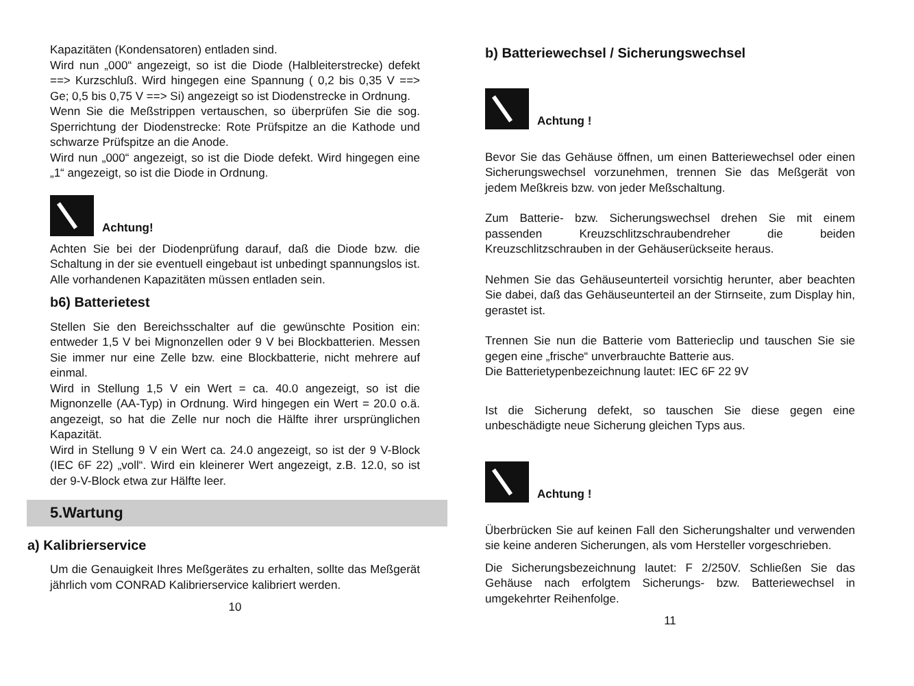Kapazitäten (Kondensatoren) entladen sind.
Wird nun „000“ angezeigt, so ist die Diode (Halbleiterstrecke) defekt ==> Kurzschluß. Wird hingegen eine Spannung ( 0,2 bis 0,35 V ==> Ge; 0,5 bis 0,75 V ==> Si) angezeigt so ist Diodenstrecke in Ordnung.
Wenn Sie die Meßstrippen vertauschen, so überprüfen Sie die sog. Sperrichtung der Diodenstrecke: Rote Prüfspitze an die Kathode und schwarze Prüfspitze an die Anode.
Wird nun „000“ angezeigt, so ist die Diode defekt. Wird hingegen eine „1“ angezeigt, so ist die Diode in Ordnung.
Achtung!
Achten Sie bei der Diodenprüfung darauf, daß die Diode bzw. die Schaltung in der sie eventuell eingebaut ist unbedingt spannungslos ist. Alle vorhandenen Kapazitäten müssen entladen sein.
b6) Batterietest
Stellen Sie den Bereichsschalter auf die gewünschte Position ein: entweder 1,5 V bei Mignonzellen oder 9 V bei Blockbatterien. Messen Sie immer nur eine Zelle bzw. eine Blockbatterie, nicht mehrere auf einmal.
Wird in Stellung 1,5 V ein Wert = ca. 40.0 angezeigt, so ist die Mignonzelle (AA-Typ) in Ordnung. Wird hingegen ein Wert = 20.0 o.ä. angezeigt, so hat die Zelle nur noch die Hälfte ihrer ursprünglichen Kapazität.
Wird in Stellung 9 V ein Wert ca. 24.0 angezeigt, so ist der 9 V-Block (IEC 6F 22) „voll“. Wird ein kleinerer Wert angezeigt, z.B. 12.0, so ist der 9-V-Block etwa zur Hälfte leer.
5.Wartung
a) Kalibrierservice
Um die Genauigkeit Ihres Meßgerätes zu erhalten, sollte das Meßgerät jährlich vom CONRAD Kalibrierservice kalibriert werden.
10
b) Batteriewechsel / Sicherungswechsel
Achtung !
Bevor Sie das Gehäuse öffnen, um einen Batteriewechsel oder einen Sicherungswechsel vorzunehmen, trennen Sie das Meßgerät von jedem Meßkreis bzw. von jeder Meßschaltung.
Zum Batterie- bzw. Sicherungswechsel drehen Sie mit einem passenden Kreuzschlitzschraubendreher die beiden Kreuzschlitzschrauben in der Gehäuserückseite heraus.
Nehmen Sie das Gehäuseunterteil vorsichtig herunter, aber beachten Sie dabei, daß das Gehäuseunterteil an der Stirnseite, zum Display hin, gerastet ist.
Trennen Sie nun die Batterie vom Batterieclip und tauschen Sie sie gegen eine „frische“ unverbrauchte Batterie aus.
Die Batterietypenbezeichnung lautet: IEC 6F 22 9V
Ist die Sicherung defekt, so tauschen Sie diese gegen eine unbeschädigte neue Sicherung gleichen Typs aus.
Achtung !
Überbrücken Sie auf keinen Fall den Sicherungshalter und verwenden sie keine anderen Sicherungen, als vom Hersteller vorgeschrieben.
Die Sicherungsbezeichnung lautet: F 2/250V. Schließen Sie das Gehäuse nach erfolgtem Sicherungs- bzw. Batteriewechsel in umgekehrter Reihenfolge.
11